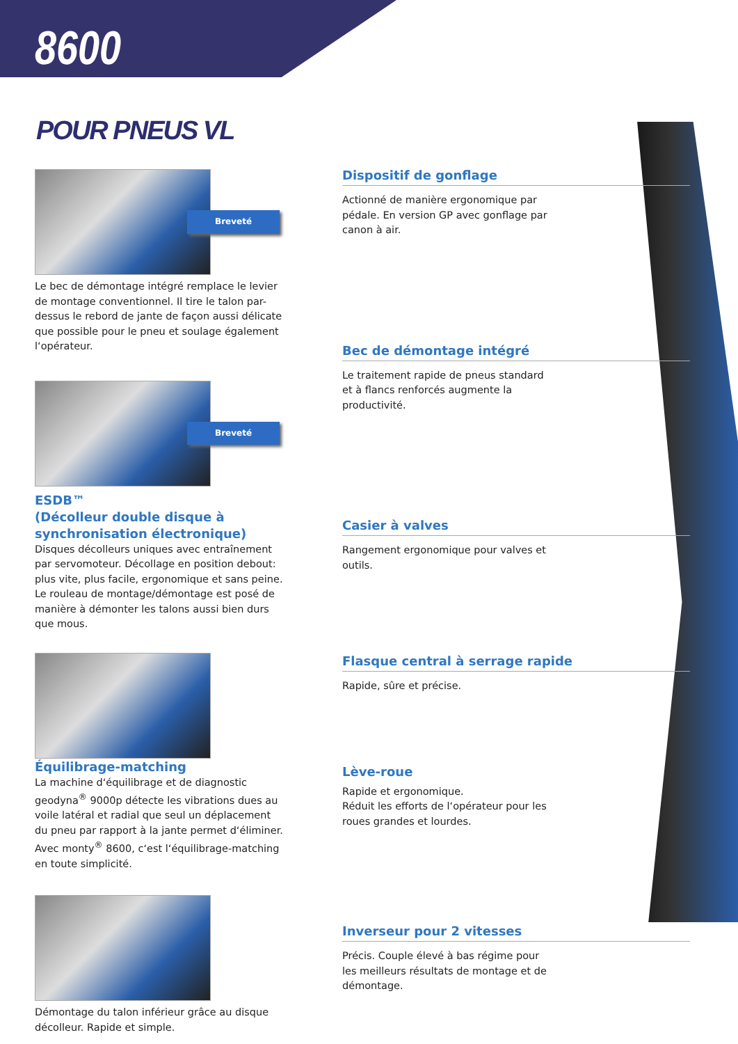8600
POUR PNEUS VL
Breveté
Le bec de démontage intégré remplace le levier de montage conventionnel. Il tire le talon par-dessus le rebord de jante de façon aussi délicate que possible pour le pneu et soulage également l‘opérateur.
Breveté
ESDB™
(Décolleur double disque à synchronisation électronique)
Disques décolleurs uniques avec entraînement par servomoteur. Décollage en position debout: plus vite, plus facile, ergonomique et sans peine. Le rouleau de montage/démontage est posé de manière à démonter les talons aussi bien durs que mous.
Équilibrage-matching
La machine d‘équilibrage et de diagnostic geodyna<sup>®</sup> 9000p détecte les vibrations dues au voile latéral et radial que seul un déplacement du pneu par rapport à la jante permet d‘éliminer. Avec monty<sup>®</sup> 8600, c‘est l‘équilibrage-matching en toute simplicité.
Démontage du talon inférieur grâce au disque décolleur. Rapide et simple.
Dispositif de gonflage
Actionné de manière ergonomique par pédale. En version GP avec gonflage par canon à air.
Bec de démontage intégré
Le traitement rapide de pneus standard et à flancs renforcés augmente la productivité.
Casier à valves
Rangement ergonomique pour valves et outils.
Flasque central à serrage rapide
Rapide, sûre et précise.
Lève-roue
Rapide et ergonomique.
Réduit les efforts de l‘opérateur pour les roues grandes et lourdes.
Inverseur pour 2 vitesses
Précis. Couple élevé à bas régime pour les meilleurs résultats de montage et de démontage.